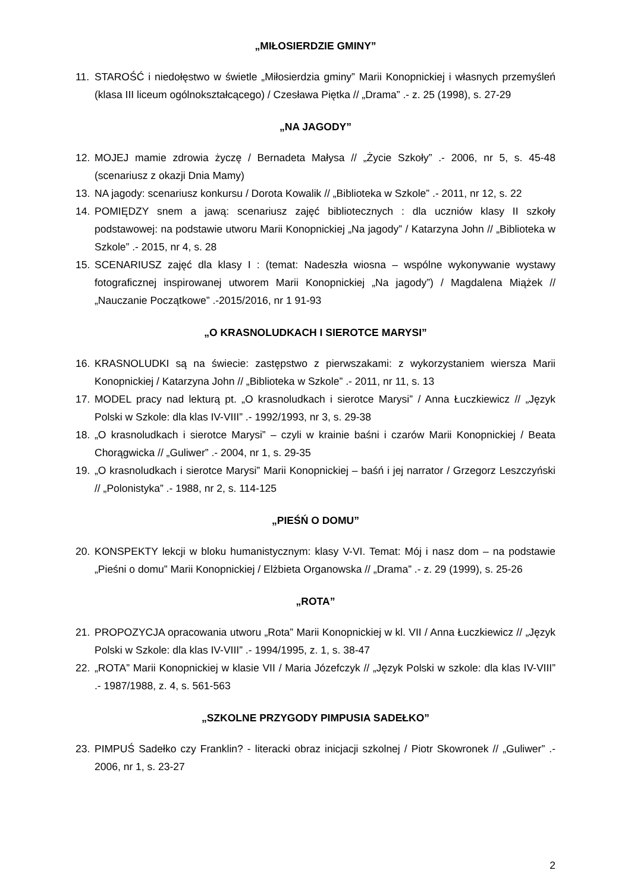„MIŁOSIERDZIE GMINY”
11. STAROŚĆ i niedołęstwo w świetle „Miłosierdzia gminy” Marii Konopnickiej i własnych przemyśleń (klasa III liceum ogólnokształcącego) / Czesława Piętka // „Drama” .- z. 25 (1998), s. 27-29
„NA JAGODY”
12. MOJEJ mamie zdrowia życzę / Bernadeta Małysa // „Życie Szkoły” .- 2006, nr 5, s. 45-48 (scenariusz z okazji Dnia Mamy)
13. NA jagody: scenariusz konkursu / Dorota Kowalik // „Biblioteka w Szkole” .- 2011, nr 12, s. 22
14. POMIĘDZY snem a jawą: scenariusz zajęć bibliotecznych : dla uczniów klasy II szkoły podstawowej: na podstawie utworu Marii Konopnickiej „Na jagody” / Katarzyna John // „Biblioteka w Szkole” .- 2015, nr 4, s. 28
15. SCENARIUSZ zajęć dla klasy I : (temat: Nadeszła wiosna – wspólne wykonywanie wystawy fotograficznej inspirowanej utworem Marii Konopnickiej „Na jagody”) / Magdalena Miążek // „Nauczanie Początkowe” .-2015/2016, nr 1 91-93
„O KRASNOLUDKACH I SIEROTCE MARYSI”
16. KRASNOLUDKI są na świecie: zastępstwo z pierwszakami: z wykorzystaniem wiersza Marii Konopnickiej / Katarzyna John // „Biblioteka w Szkole” .- 2011, nr 11, s. 13
17. MODEL pracy nad lekturą pt. „O krasnoludkach i sierotce Marysi” / Anna Łuczkiewicz // „Język Polski w Szkole: dla klas IV-VIII” .- 1992/1993, nr 3, s. 29-38
18. „O krasnoludkach i sierotce Marysi” – czyli w krainie baśni i czarów Marii Konopnickiej / Beata Chorągwicka // „Guliwer” .- 2004, nr 1, s. 29-35
19. „O krasnoludkach i sierotce Marysi” Marii Konopnickiej – baśń i jej narrator / Grzegorz Leszczyński // „Polonistyka” .- 1988, nr 2, s. 114-125
„PIEŚŃ O DOMU”
20. KONSPEKTY lekcji w bloku humanistycznym: klasy V-VI. Temat: Mój i nasz dom – na podstawie „Pieśni o domu” Marii Konopnickiej / Elżbieta Organowska // „Drama” .- z. 29 (1999), s. 25-26
„ROTA”
21. PROPOZYCJA opracowania utworu „Rota” Marii Konopnickiej w kl. VII / Anna Łuczkiewicz // „Język Polski w Szkole: dla klas IV-VIII” .- 1994/1995, z. 1, s. 38-47
22. „ROTA” Marii Konopnickiej w klasie VII / Maria Józefczyk // „Język Polski w szkole: dla klas IV-VIII” .- 1987/1988, z. 4, s. 561-563
„SZKOLNE PRZYGODY PIMPUSIA SADEŁKO”
23. PIMPUŚ Sadełko czy Franklin? - literacki obraz inicjacji szkolnej / Piotr Skowronek // „Guliwer” .- 2006, nr 1, s. 23-27
2